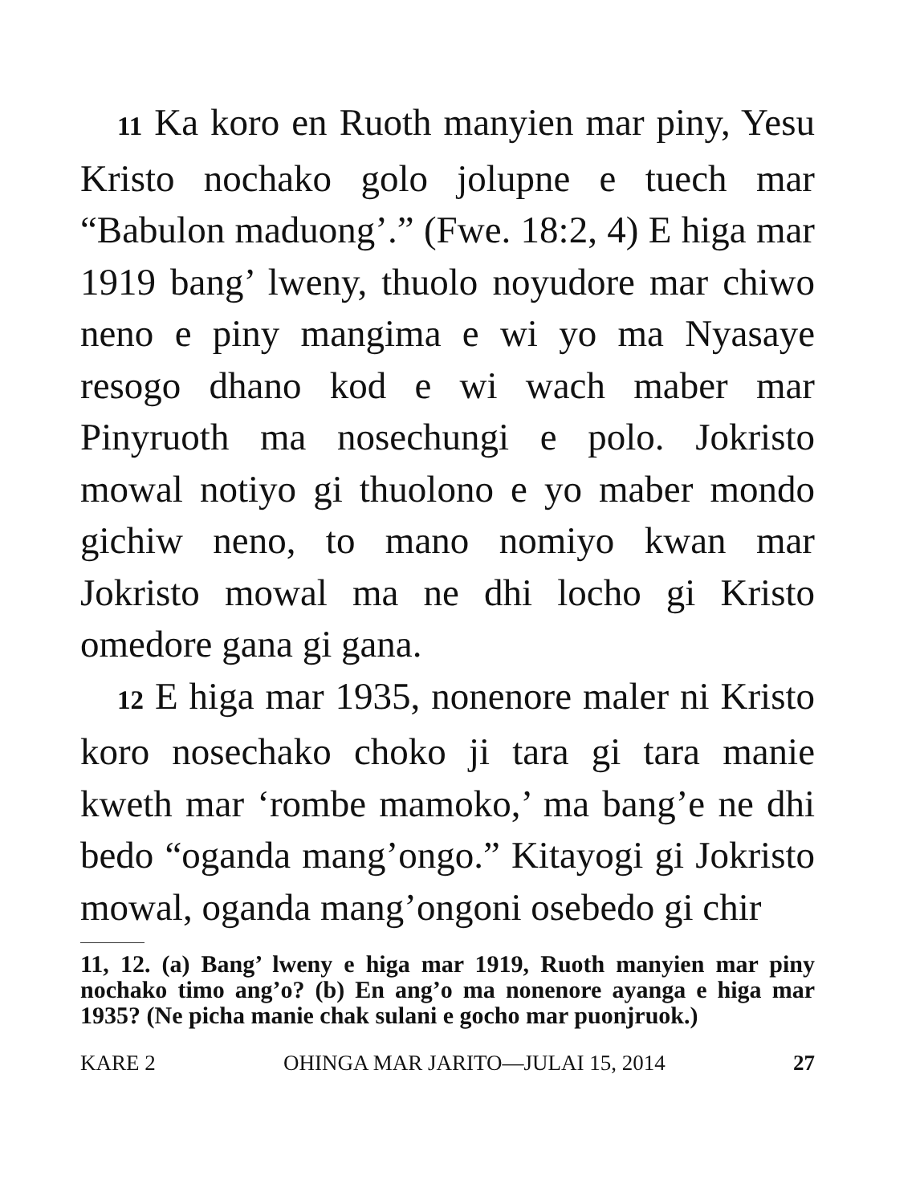11 Ka koro en Ruoth manyien mar piny, Yesu Kristo nochako golo jolupne e tuech mar “Babulon maduong’.” (Fwe. 18:2, 4) E higa mar 1919 bang’ lweny, thuolo noyudore mar chiwo neno e piny mangima e wi yo ma Nyasaye resogo dhano kod e wi wach maber mar Pinyruoth ma nosechungi e polo. Jokristo mowal notiyo gi thuolono e yo maber mondo gichiw neno, to mano nomiyo kwan mar Jokristo mowal ma ne dhi locho gi Kristo omedore gana gi gana.
12 E higa mar 1935, nonenore maler ni Kristo koro nosechako choko ji tara gi tara manie kweth mar ‘rombe mamoko,’ ma bang’e ne dhi bedo “oganda mang’ongo.” Kitayogi gi Jokristo mowal, oganda mang’ongoni osebedo gi chir
11, 12. (a) Bang’ lweny e higa mar 1919, Ruoth manyien mar piny nochako timo ang’o? (b) En ang’o ma nonenore ayanga e higa mar 1935? (Ne picha manie chak sulani e gocho mar puonjruok.)
KARE 2 OHINGA MAR JARITO—JULAI 15, 2014 27